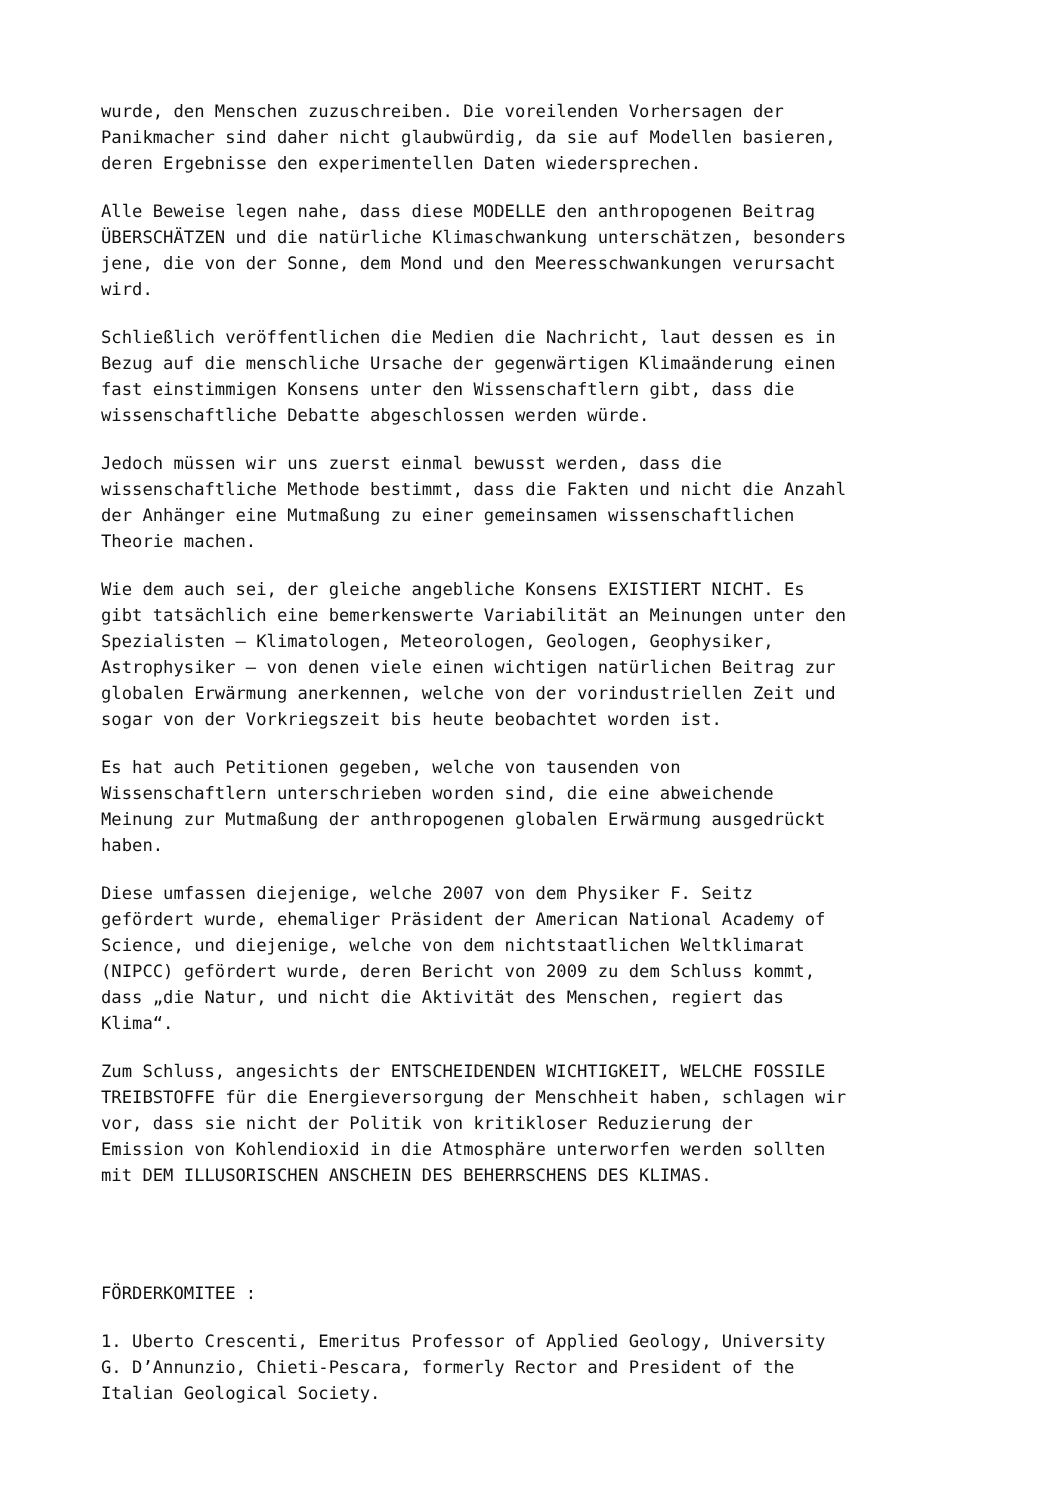wurde, den Menschen zuzuschreiben. Die voreilenden Vorhersagen der Panikmacher sind daher nicht glaubwürdig, da sie auf Modellen basieren, deren Ergebnisse den experimentellen Daten wiedersprechen.
Alle Beweise legen nahe, dass diese MODELLE den anthropogenen Beitrag ÜBERSCHÄTZEN und die natürliche Klimaschwankung unterschätzen, besonders jene, die von der Sonne, dem Mond und den Meeresschwankungen verursacht wird.
Schließlich veröffentlichen die Medien die Nachricht, laut dessen es in Bezug auf die menschliche Ursache der gegenwärtigen Klimaänderung einen fast einstimmigen Konsens unter den Wissenschaftlern gibt, dass die wissenschaftliche Debatte abgeschlossen werden würde.
Jedoch müssen wir uns zuerst einmal bewusst werden, dass die wissenschaftliche Methode bestimmt, dass die Fakten und nicht die Anzahl der Anhänger eine Mutmaßung zu einer gemeinsamen wissenschaftlichen Theorie machen.
Wie dem auch sei, der gleiche angebliche Konsens EXISTIERT NICHT. Es gibt tatsächlich eine bemerkenswerte Variabilität an Meinungen unter den Spezialisten – Klimatologen, Meteorologen, Geologen, Geophysiker, Astrophysiker – von denen viele einen wichtigen natürlichen Beitrag zur globalen Erwärmung anerkennen, welche von der vorindustriellen Zeit und sogar von der Vorkriegszeit bis heute beobachtet worden ist.
Es hat auch Petitionen gegeben, welche von tausenden von Wissenschaftlern unterschrieben worden sind, die eine abweichende Meinung zur Mutmaßung der anthropogenen globalen Erwärmung ausgedrückt haben.
Diese umfassen diejenige, welche 2007 von dem Physiker F. Seitz gefördert wurde, ehemaliger Präsident der American National Academy of Science, und diejenige, welche von dem nichtstaatlichen Weltklimarat (NIPCC) gefördert wurde, deren Bericht von 2009 zu dem Schluss kommt, dass „die Natur, und nicht die Aktivität des Menschen, regiert das Klima“.
Zum Schluss, angesichts der ENTSCHEIDENDEN WICHTIGKEIT, WELCHE FOSSILE TREIBSTOFFE für die Energieversorgung der Menschheit haben, schlagen wir vor, dass sie nicht der Politik von kritikloser Reduzierung der Emission von Kohlendioxid in die Atmosphäre unterworfen werden sollten mit DEM ILLUSORISCHEN ANSCHEIN DES BEHERRSCHENS DES KLIMAS.
FÖRDERKOMITEE :
1. Uberto Crescenti, Emeritus Professor of Applied Geology, University G. D’Annunzio, Chieti-Pescara, formerly Rector and President of the Italian Geological Society.